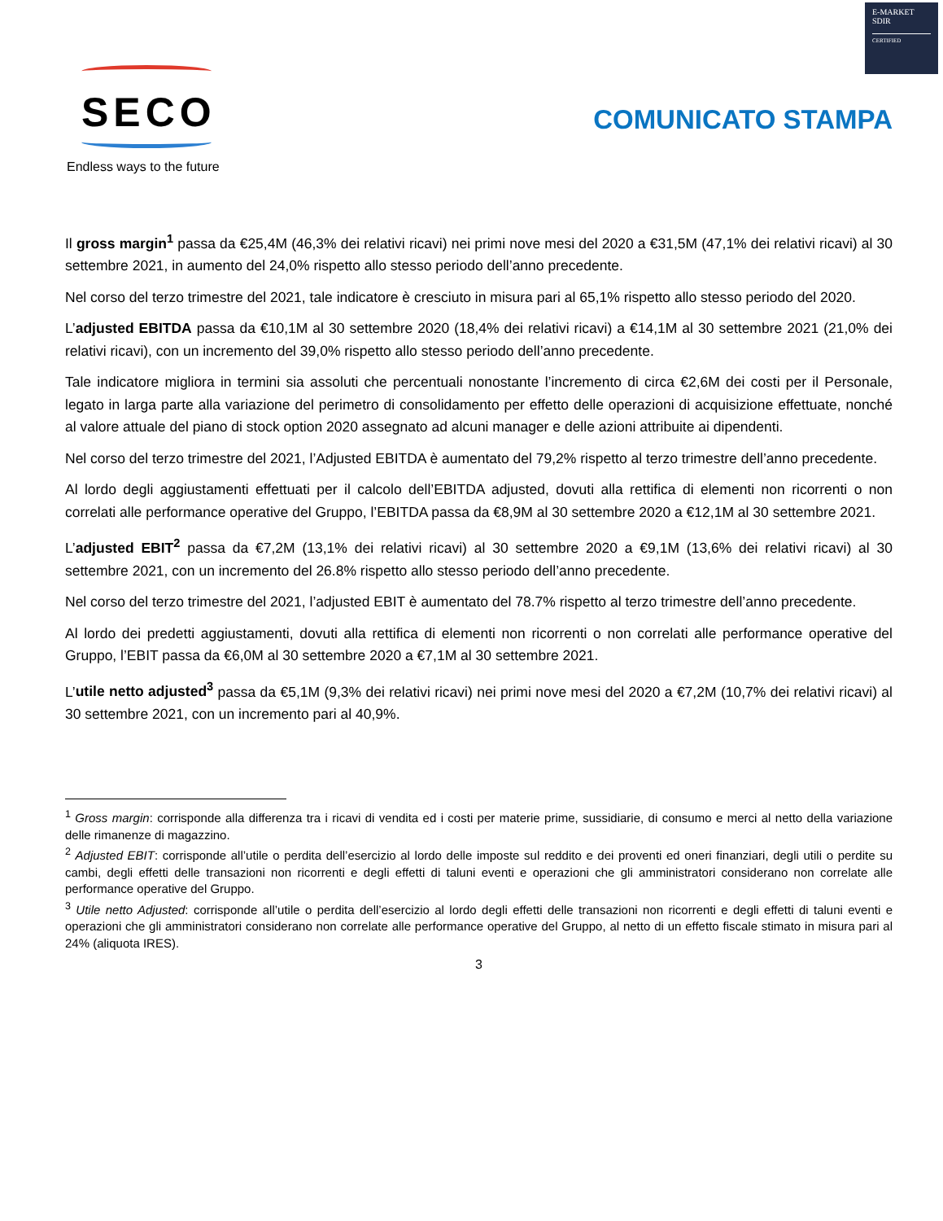E-MARKET
SDIR
CERTIFIED
SECO
Endless ways to the future
COMUNICATO STAMPA
Il gross margin<sup>1</sup> passa da €25,4M (46,3% dei relativi ricavi) nei primi nove mesi del 2020 a €31,5M (47,1% dei relativi ricavi) al 30 settembre 2021, in aumento del 24,0% rispetto allo stesso periodo dell’anno precedente.
Nel corso del terzo trimestre del 2021, tale indicatore è cresciuto in misura pari al 65,1% rispetto allo stesso periodo del 2020.
L’adjusted EBITDA passa da €10,1M al 30 settembre 2020 (18,4% dei relativi ricavi) a €14,1M al 30 settembre 2021 (21,0% dei relativi ricavi), con un incremento del 39,0% rispetto allo stesso periodo dell’anno precedente.
Tale indicatore migliora in termini sia assoluti che percentuali nonostante l’incremento di circa €2,6M dei costi per il Personale, legato in larga parte alla variazione del perimetro di consolidamento per effetto delle operazioni di acquisizione effettuate, nonché al valore attuale del piano di stock option 2020 assegnato ad alcuni manager e delle azioni attribuite ai dipendenti.
Nel corso del terzo trimestre del 2021, l’Adjusted EBITDA è aumentato del 79,2% rispetto al terzo trimestre dell’anno precedente.
Al lordo degli aggiustamenti effettuati per il calcolo dell’EBITDA adjusted, dovuti alla rettifica di elementi non ricorrenti o non correlati alle performance operative del Gruppo, l’EBITDA passa da €8,9M al 30 settembre 2020 a €12,1M al 30 settembre 2021.
L’adjusted EBIT<sup>2</sup> passa da €7,2M (13,1% dei relativi ricavi) al 30 settembre 2020 a €9,1M (13,6% dei relativi ricavi) al 30 settembre 2021, con un incremento del 26.8% rispetto allo stesso periodo dell’anno precedente.
Nel corso del terzo trimestre del 2021, l’adjusted EBIT è aumentato del 78.7% rispetto al terzo trimestre dell’anno precedente.
Al lordo dei predetti aggiustamenti, dovuti alla rettifica di elementi non ricorrenti o non correlati alle performance operative del Gruppo, l’EBIT passa da €6,0M al 30 settembre 2020 a €7,1M al 30 settembre 2021.
L’utile netto adjusted<sup>3</sup> passa da €5,1M (9,3% dei relativi ricavi) nei primi nove mesi del 2020 a €7,2M (10,7% dei relativi ricavi) al 30 settembre 2021, con un incremento pari al 40,9%.
<sup>1</sup> Gross margin: corrisponde alla differenza tra i ricavi di vendita ed i costi per materie prime, sussidiarie, di consumo e merci al netto della variazione delle rimanenze di magazzino.
<sup>2</sup> Adjusted EBIT: corrisponde all’utile o perdita dell’esercizio al lordo delle imposte sul reddito e dei proventi ed oneri finanziari, degli utili o perdite su cambi, degli effetti delle transazioni non ricorrenti e degli effetti di taluni eventi e operazioni che gli amministratori considerano non correlate alle performance operative del Gruppo.
<sup>3</sup> Utile netto Adjusted: corrisponde all’utile o perdita dell’esercizio al lordo degli effetti delle transazioni non ricorrenti e degli effetti di taluni eventi e operazioni che gli amministratori considerano non correlate alle performance operative del Gruppo, al netto di un effetto fiscale stimato in misura pari al 24% (aliquota IRES).
3